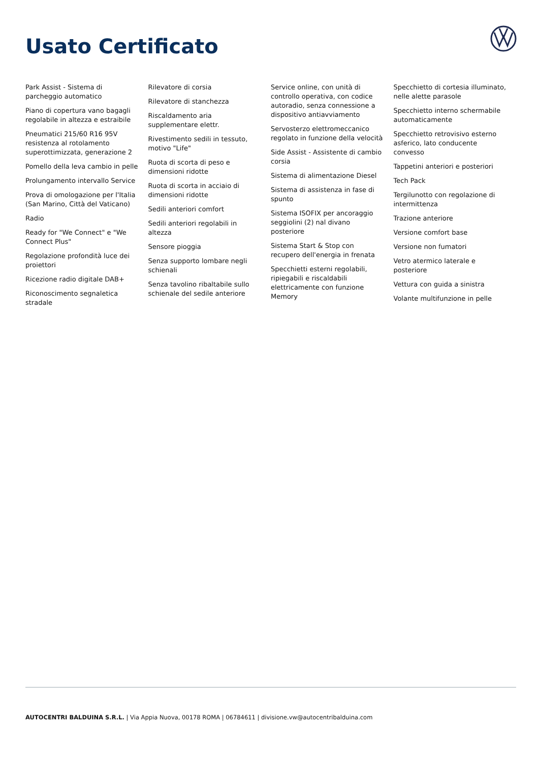Usato Certificato
Park Assist - Sistema di parcheggio automatico
Piano di copertura vano bagagli regolabile in altezza e estraibile
Pneumatici 215/60 R16 95V resistenza al rotolamento superottimizzata, generazione 2
Pomello della leva cambio in pelle
Prolungamento intervallo Service
Prova di omologazione per l'Italia (San Marino, Città del Vaticano)
Radio
Ready for "We Connect" e "We Connect Plus"
Regolazione profondità luce dei proiettori
Ricezione radio digitale DAB+
Riconoscimento segnaletica stradale
Rilevatore di corsia
Rilevatore di stanchezza
Riscaldamento aria supplementare elettr.
Rivestimento sedili in tessuto, motivo "Life"
Ruota di scorta di peso e dimensioni ridotte
Ruota di scorta in acciaio di dimensioni ridotte
Sedili anteriori comfort
Sedili anteriori regolabili in altezza
Sensore pioggia
Senza supporto lombare negli schienali
Senza tavolino ribaltabile sullo schienale del sedile anteriore
Service online, con unità di controllo operativa, con codice autoradio, senza connessione a dispositivo antiavviamento
Servosterzo elettromeccanico regolato in funzione della velocità
Side Assist - Assistente di cambio corsia
Sistema di alimentazione Diesel
Sistema di assistenza in fase di spunto
Sistema ISOFIX per ancoraggio seggiolini (2) nal divano posteriore
Sistema Start & Stop con recupero dell'energia in frenata
Specchietti esterni regolabili, ripiegabili e riscaldabili elettricamente con funzione Memory
Specchietto di cortesia illuminato, nelle alette parasole
Specchietto interno schermabile automaticamente
Specchietto retrovisivo esterno asferico, lato conducente convesso
Tappetini anteriori e posteriori
Tech Pack
Tergilunotto con regolazione di intermittenza
Trazione anteriore
Versione comfort base
Versione non fumatori
Vetro atermico laterale e posteriore
Vettura con guida a sinistra
Volante multifunzione in pelle
AUTOCENTRI BALDUINA S.R.L. | Via Appia Nuova, 00178 ROMA | 06784611 | divisione.vw@autocentribalduina.com